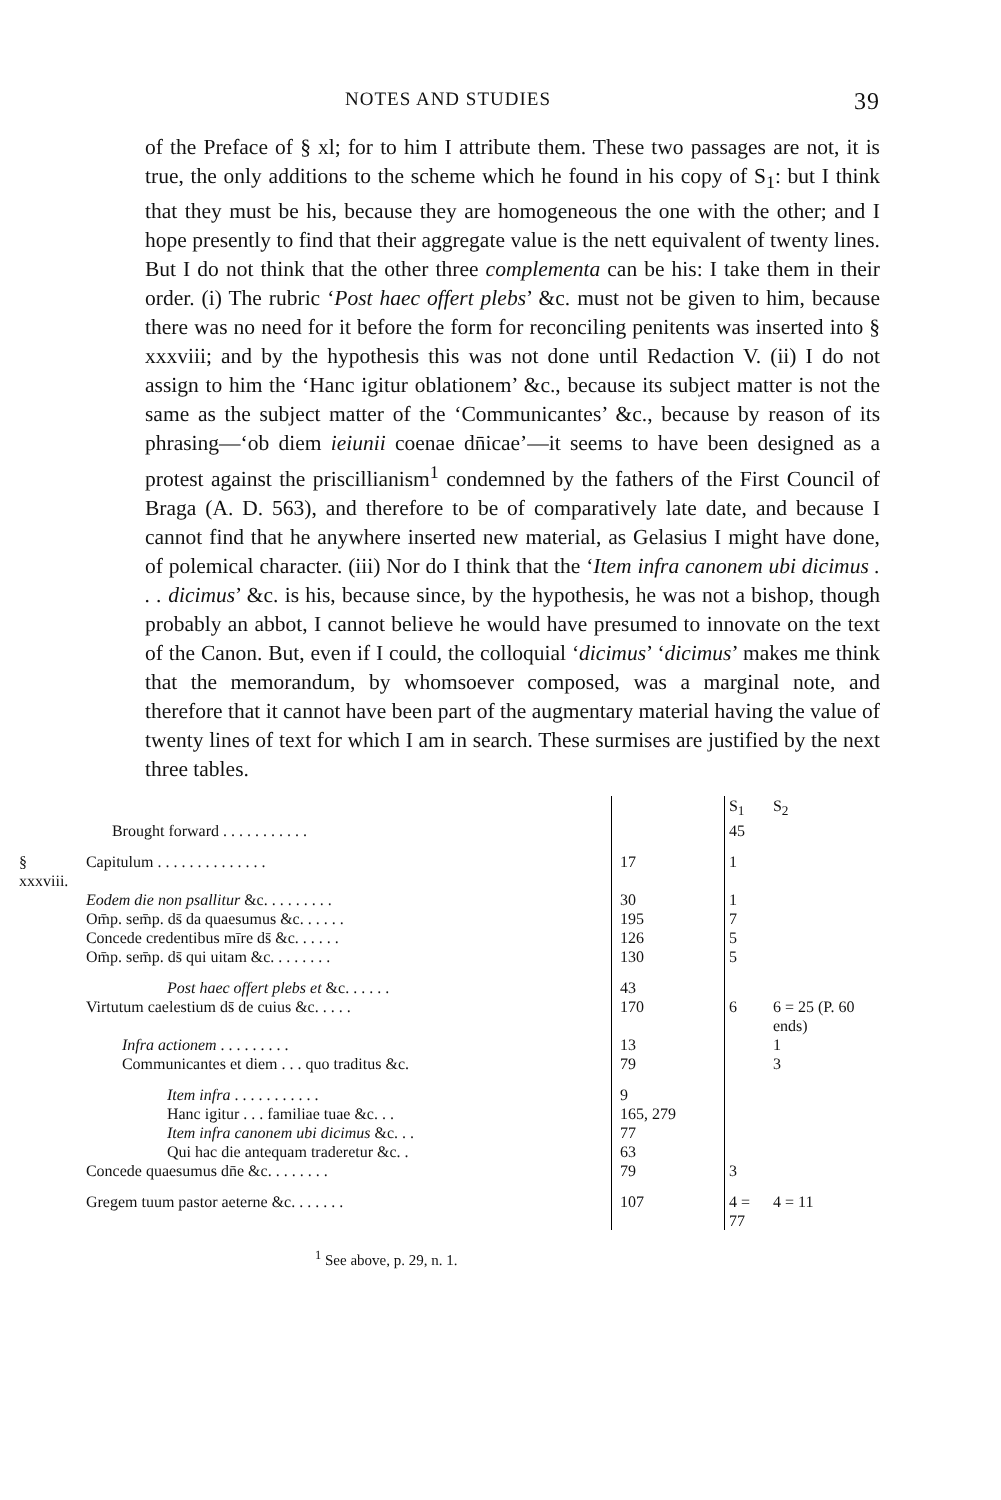NOTES AND STUDIES 39
of the Preface of § xl; for to him I attribute them. These two passages are not, it is true, the only additions to the scheme which he found in his copy of S<sub>1</sub>: but I think that they must be his, because they are homogeneous the one with the other; and I hope presently to find that their aggregate value is the nett equivalent of twenty lines. But I do not think that the other three complementa can be his: I take them in their order. (i) The rubric ‘Post haec offert plebs’ &c. must not be given to him, because there was no need for it before the form for reconciling penitents was inserted into § xxxviii; and by the hypothesis this was not done until Redaction V. (ii) I do not assign to him the ‘Hanc igitur oblationem’ &c., because its subject matter is not the same as the subject matter of the ‘Communicantes’ &c., because by reason of its phrasing—‘ob diem ieiunii coenae dn̄icae’—it seems to have been designed as a protest against the priscillianism<sup>1</sup> condemned by the fathers of the First Council of Braga (A. D. 563), and therefore to be of comparatively late date, and because I cannot find that he anywhere inserted new material, as Gelasius I might have done, of polemical character. (iii) Nor do I think that the ‘Item infra canonem ubi dicimus . . . dicimus’ &c. is his, because since, by the hypothesis, he was not a bishop, though probably an abbot, I cannot believe he would have presumed to innovate on the text of the Canon. But, even if I could, the colloquial ‘dicimus’ ‘dicimus’ makes me think that the memorandum, by whomsoever composed, was a marginal note, and therefore that it cannot have been part of the augmentary material having the value of twenty lines of text for which I am in search. These surmises are justified by the next three tables.
| | | | S<sub>1</sub> | S<sub>2</sub> |
| | Brought forward . . . . . . . . . . . | | 45 | |
| § xxxviii. | Capitulum . . . . . . . . . . . . . . | 17 | 1 | |
| | Eodem die non psallitur &c. . . . . . . . . | 30 | 1 | |
| | Om̄p. sem̄p. ds̄ da quaesumus &c. . . . . . | 195 | 7 | |
| | Concede credentibus mīre ds̄ &c. . . . . . | 126 | 5 | |
| | Om̄p. sem̄p. ds̄ qui uitam &c. . . . . . . . | 130 | 5 | |
| | Post haec offert plebs et &c. . . . . . | 43 | | |
| | Virtutum caelestium ds̄ de cuius &c. . . . . | 170 | 6 | 6 = 25 (P. 60 ends) |
| | Infra actionem . . . . . . . . . | 13 | | 1 |
| | Communicantes et diem . . . quo traditus &c. | 79 | | 3 |
| | Item infra . . . . . . . . . . . | 9 | | |
| | Hanc igitur . . . familiae tuae &c. . . | 165, 279 | | |
| | Item infra canonem ubi dicimus &c. . . | 77 | | |
| | Qui hac die antequam traderetur &c. . | 63 | | |
| | Concede quaesumus dn̄e &c. . . . . . . . | 79 | 3 | |
| | Gregem tuum pastor aeterne &c. . . . . . . | 107 | 4 = 77 | 4 = 11 |
<sup>1</sup> See above, p. 29, n. 1.